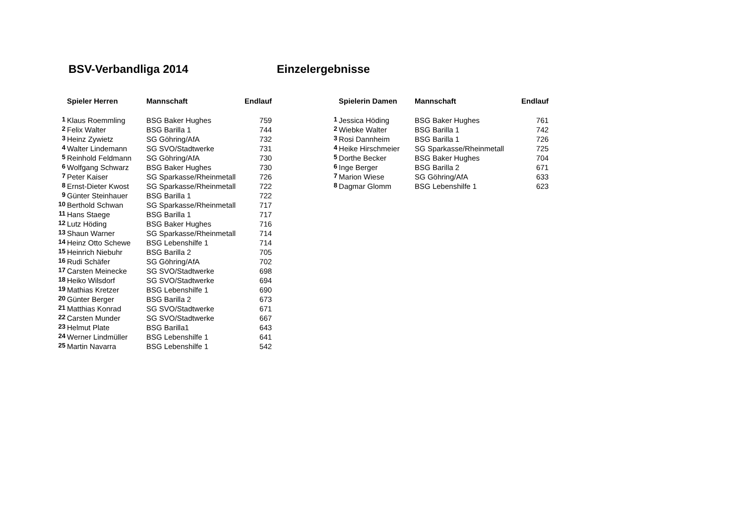BSV-Verbandliga 2014 Einzelergebnisse
| | Spieler Herren | Mannschaft | Endlauf |
| --- | --- | --- | --- |
| 1 | Klaus Roemmling | BSG Baker Hughes | 759 |
| 2 | Felix Walter | BSG Barilla 1 | 744 |
| 3 | Heinz Zywietz | SG Göhring/AfA | 732 |
| 4 | Walter Lindemann | SG SVO/Stadtwerke | 731 |
| 5 | Reinhold Feldmann | SG Göhring/AfA | 730 |
| 6 | Wolfgang Schwarz | BSG Baker Hughes | 730 |
| 7 | Peter Kaiser | SG Sparkasse/Rheinmetall | 726 |
| 8 | Ernst-Dieter Kwost | SG Sparkasse/Rheinmetall | 722 |
| 9 | Günter Steinhauer | BSG Barilla 1 | 722 |
| 10 | Berthold Schwan | SG Sparkasse/Rheinmetall | 717 |
| 11 | Hans Staege | BSG Barilla 1 | 717 |
| 12 | Lutz Höding | BSG Baker Hughes | 716 |
| 13 | Shaun Warner | SG Sparkasse/Rheinmetall | 714 |
| 14 | Heinz Otto Schewe | BSG Lebenshilfe 1 | 714 |
| 15 | Heinrich Niebuhr | BSG Barilla 2 | 705 |
| 16 | Rudi Schäfer | SG Göhring/AfA | 702 |
| 17 | Carsten Meinecke | SG SVO/Stadtwerke | 698 |
| 18 | Heiko Wilsdorf | SG SVO/Stadtwerke | 694 |
| 19 | Mathias Kretzer | BSG Lebenshilfe 1 | 690 |
| 20 | Günter Berger | BSG Barilla 2 | 673 |
| 21 | Matthias Konrad | SG SVO/Stadtwerke | 671 |
| 22 | Carsten Munder | SG SVO/Stadtwerke | 667 |
| 23 | Helmut Plate | BSG Barilla1 | 643 |
| 24 | Werner Lindmüller | BSG Lebenshilfe 1 | 641 |
| 25 | Martin Navarra | BSG Lebenshilfe 1 | 542 |
| | Spielerin Damen | Mannschaft | Endlauf |
| --- | --- | --- | --- |
| 1 | Jessica Höding | BSG Baker Hughes | 761 |
| 2 | Wiebke Walter | BSG Barilla 1 | 742 |
| 3 | Rosi Dannheim | BSG Barilla 1 | 726 |
| 4 | Heike Hirschmeier | SG Sparkasse/Rheinmetall | 725 |
| 5 | Dorthe Becker | BSG Baker Hughes | 704 |
| 6 | Inge Berger | BSG Barilla 2 | 671 |
| 7 | Marion Wiese | SG Göhring/AfA | 633 |
| 8 | Dagmar Glomm | BSG Lebenshilfe 1 | 623 |